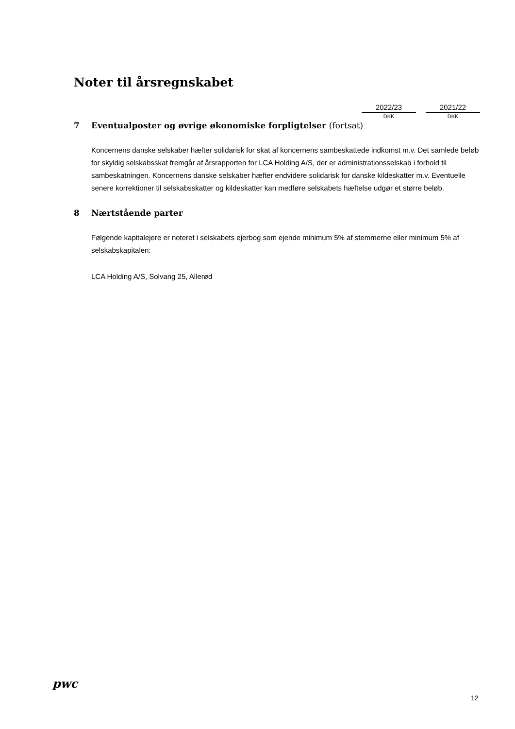Noter til årsregnskabet
2022/23
DKK
2021/22
DKK
7 Eventualposter og øvrige økonomiske forpligtelser (fortsat)
Koncernens danske selskaber hæfter solidarisk for skat af koncernens sambeskattede indkomst m.v. Det samlede beløb for skyldig selskabsskat fremgår af årsrapporten for LCA Holding A/S, der er administrationsselskab i forhold til sambeskatningen. Koncernens danske selskaber hæfter endvidere solidarisk for danske kildeskatter m.v. Eventuelle senere korrektioner til selskabsskatter og kildeskatter kan medføre selskabets hæftelse udgør et større beløb.
8 Nærtstående parter
Følgende kapitalejere er noteret i selskabets ejerbog som ejende minimum 5% af stemmerne eller minimum 5% af selskabskapitalen:
LCA Holding A/S, Solvang 25, Allerød
pwc
12